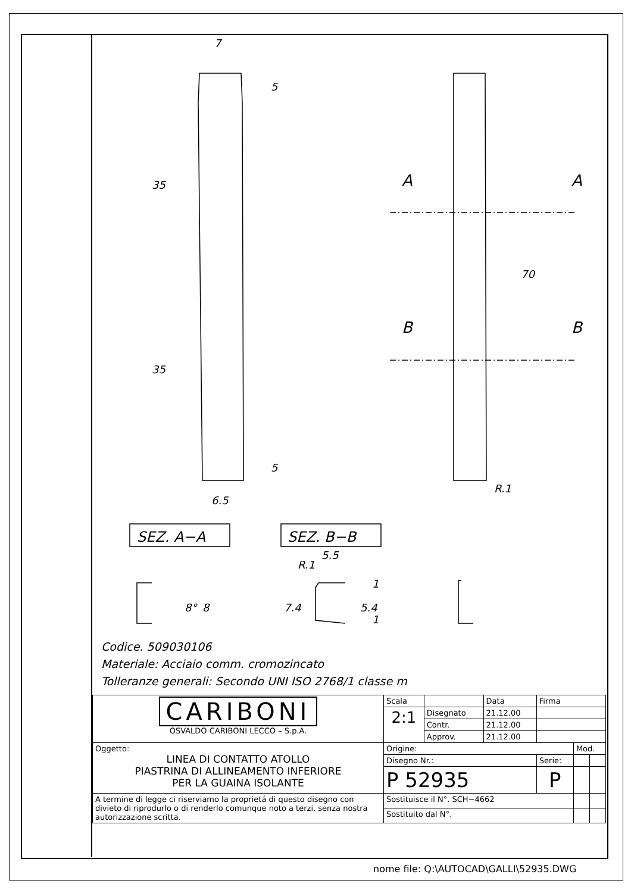7
35
35
5
5
6.5
A
A
B
B
70
R.1
SEZ. A−A
SEZ. B−B
8°
8
5.5
R.1
7.4
5.4
1
1
Codice. 509030106
Materiale: Acciaio comm. cromozincato
Tolleranze generali: Secondo UNI ISO 2768/1 classe m
| CARIBONI OSVALDO CARIBONI LECCO – S.p.A. | Scala | | Data | Firma | | |
| | 2:1 | Disegnato | 21.12.00 | | | |
| | | Contr. | 21.12.00 | | | |
| | | Approv. | 21.12.00 | | | |
| Oggetto: LINEA DI CONTATTO ATOLLO PIASTRINA DI ALLINEAMENTO INFERIORE PER LA GUAINA ISOLANTE | Origine: | | | | Mod. | |
| | Disegno Nr.: | | | Serie: | | |
| | P 52935 | | | P | | |
| A termine di legge ci riserviamo la proprietá di questo disegno con divieto di riprodurlo o di renderlo comunque noto a terzi, senza nostra autorizzazione scritta. | Sostituisce il N°. SCH−4662 | | | | | |
| | Sostituito dal N°. | | | | | |
nome file: Q:\AUTOCAD\GALLI\52935.DWG